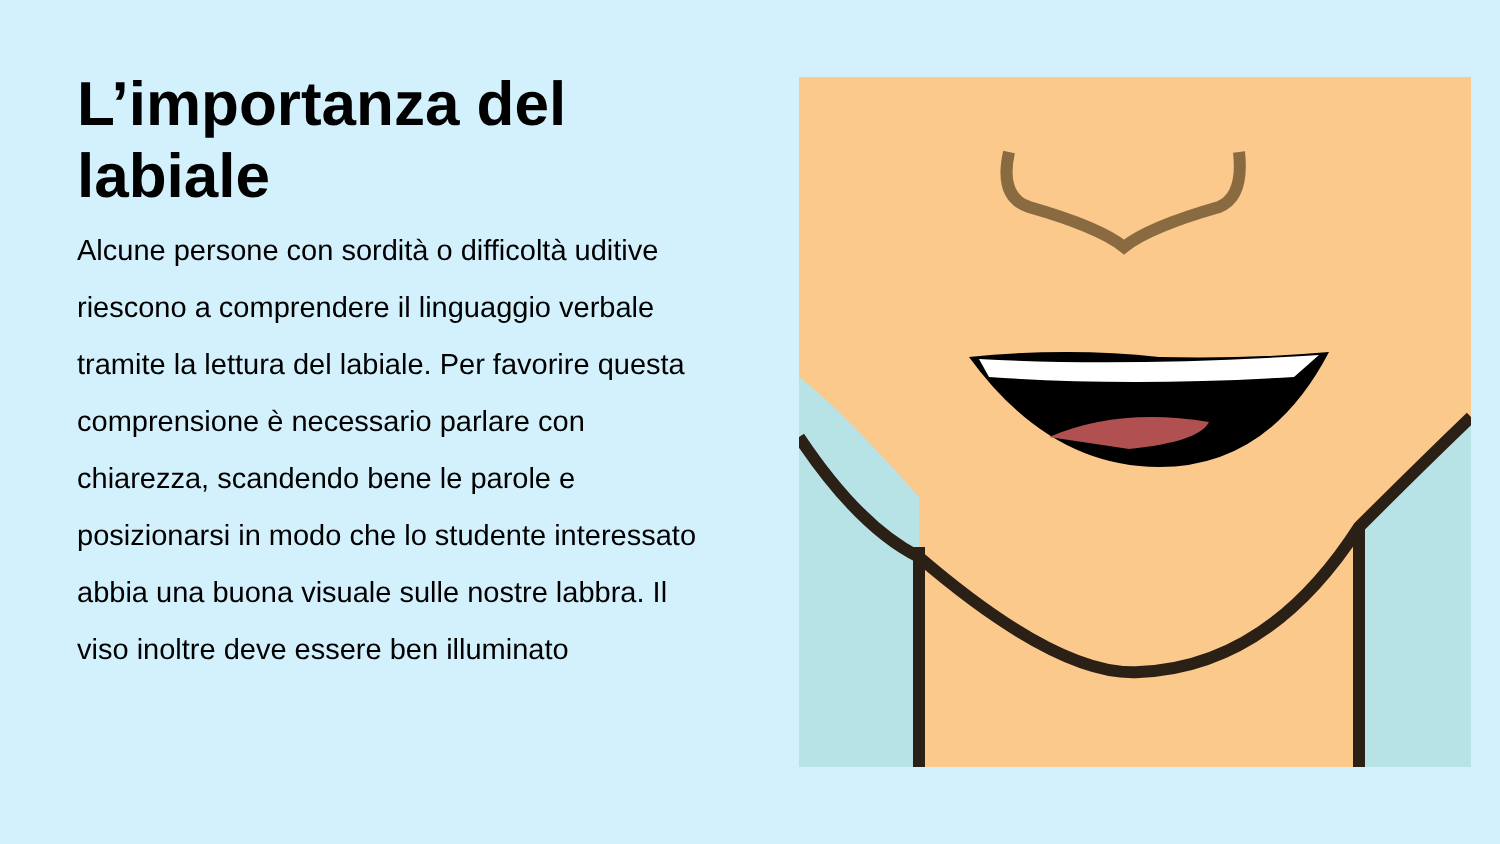L’importanza del labiale
Alcune persone con sordità o difficoltà uditive riescono a comprendere il linguaggio verbale tramite la lettura del labiale. Per favorire questa comprensione è necessario parlare con chiarezza, scandendo bene le parole e posizionarsi in modo che lo studente interessato abbia una buona visuale sulle nostre labbra. Il viso inoltre deve essere ben illuminato